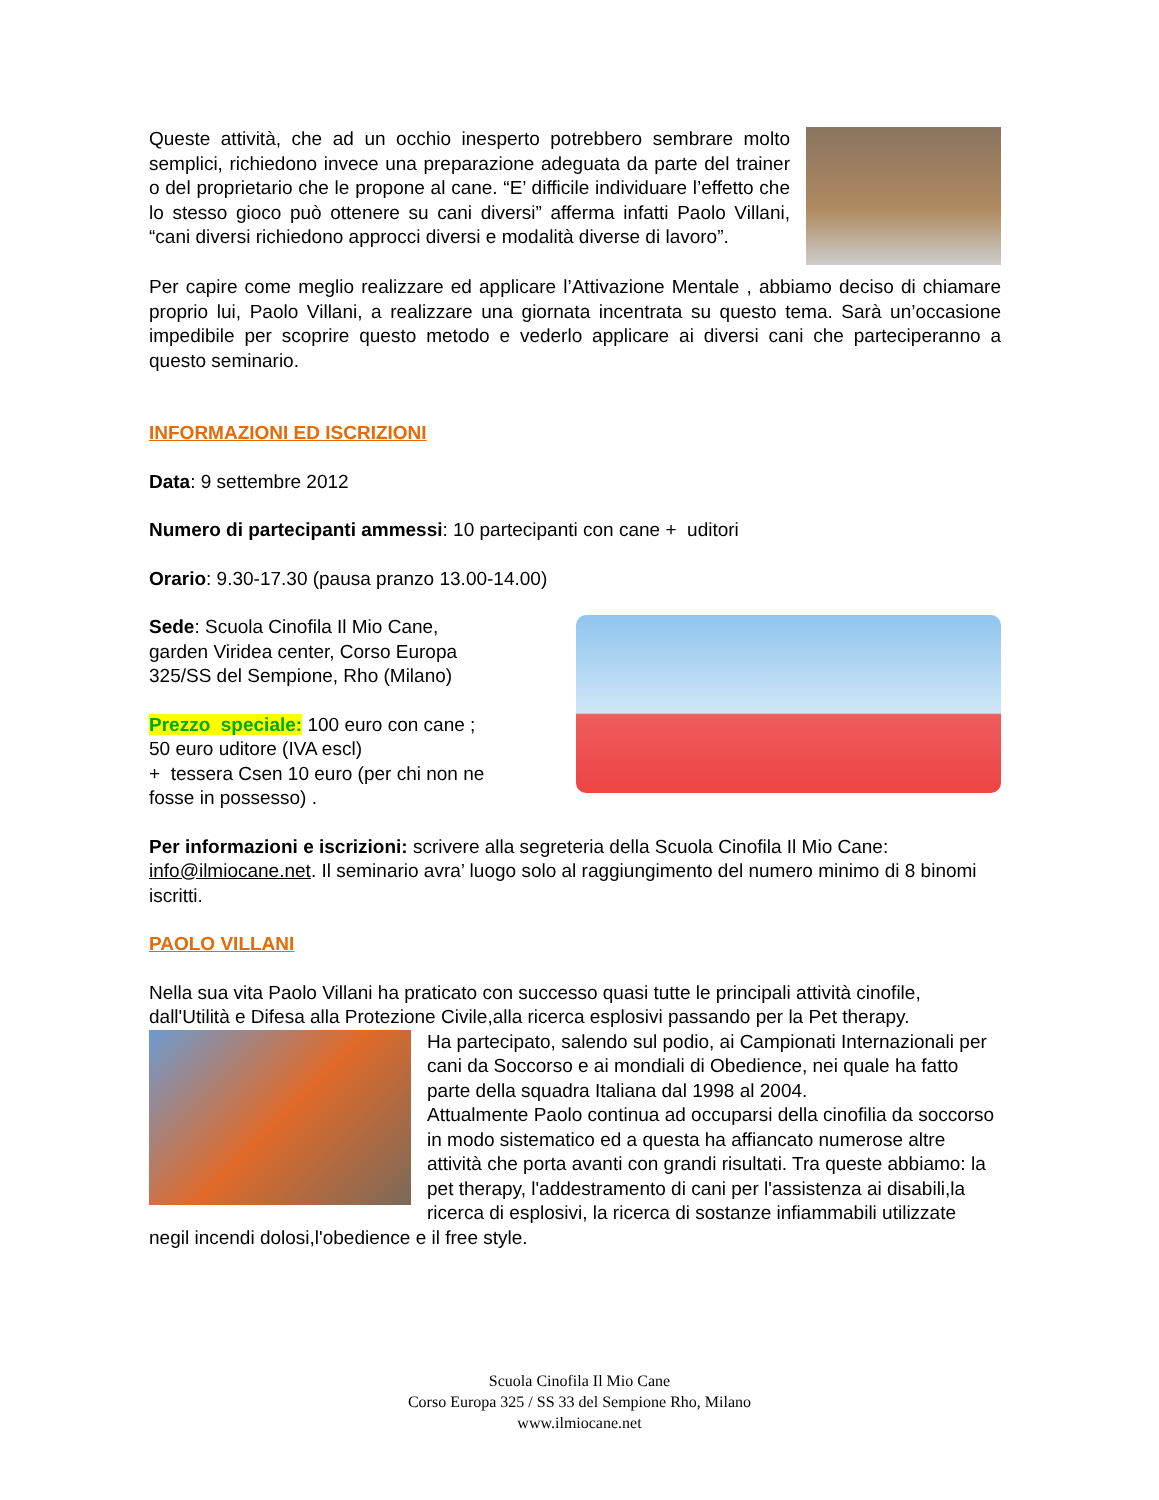Queste attività, che ad un occhio inesperto potrebbero sembrare molto semplici, richiedono invece una preparazione adeguata da parte del trainer o del proprietario che le propone al cane. “E’ difficile individuare l’effetto che lo stesso gioco può ottenere su cani diversi” afferma infatti Paolo Villani, “cani diversi richiedono approcci diversi e modalità diverse di lavoro”.
Per capire come meglio realizzare ed applicare l’Attivazione Mentale , abbiamo deciso di chiamare proprio lui, Paolo Villani, a realizzare una giornata incentrata su questo tema. Sarà un’occasione impedibile per scoprire questo metodo e vederlo applicare ai diversi cani che parteciperanno a questo seminario.
INFORMAZIONI ED ISCRIZIONI
Data: 9 settembre 2012
Numero di partecipanti ammessi: 10 partecipanti con cane + uditori
Orario: 9.30-17.30 (pausa pranzo 13.00-14.00)
Sede: Scuola Cinofila Il Mio Cane,
garden Viridea center, Corso Europa
325/SS del Sempione, Rho (Milano)
Prezzo speciale: 100 euro con cane ;
50 euro uditore (IVA escl)
+ tessera Csen 10 euro (per chi non ne
fosse in possesso) .
Per informazioni e iscrizioni: scrivere alla segreteria della Scuola Cinofila Il Mio Cane: info@ilmiocane.net. Il seminario avra’ luogo solo al raggiungimento del numero minimo di 8 binomi iscritti.
PAOLO VILLANI
Nella sua vita Paolo Villani ha praticato con successo quasi tutte le principali attività cinofile, dall'Utilità e Difesa alla Protezione Civile,alla ricerca esplosivi passando per la Pet therapy.
Ha partecipato, salendo sul podio, ai Campionati Internazionali per cani da Soccorso e ai mondiali di Obedience, nei quale ha fatto parte della squadra Italiana dal 1998 al 2004.
Attualmente Paolo continua ad occuparsi della cinofilia da soccorso in modo sistematico ed a questa ha affiancato numerose altre attività che porta avanti con grandi risultati. Tra queste abbiamo: la pet therapy, l'addestramento di cani per l'assistenza ai disabili,la ricerca di esplosivi, la ricerca di sostanze infiammabili utilizzate negil incendi dolosi,l'obedience e il free style.
Scuola Cinofila Il Mio Cane
Corso Europa 325 / SS 33 del Sempione Rho, Milano
www.ilmiocane.net